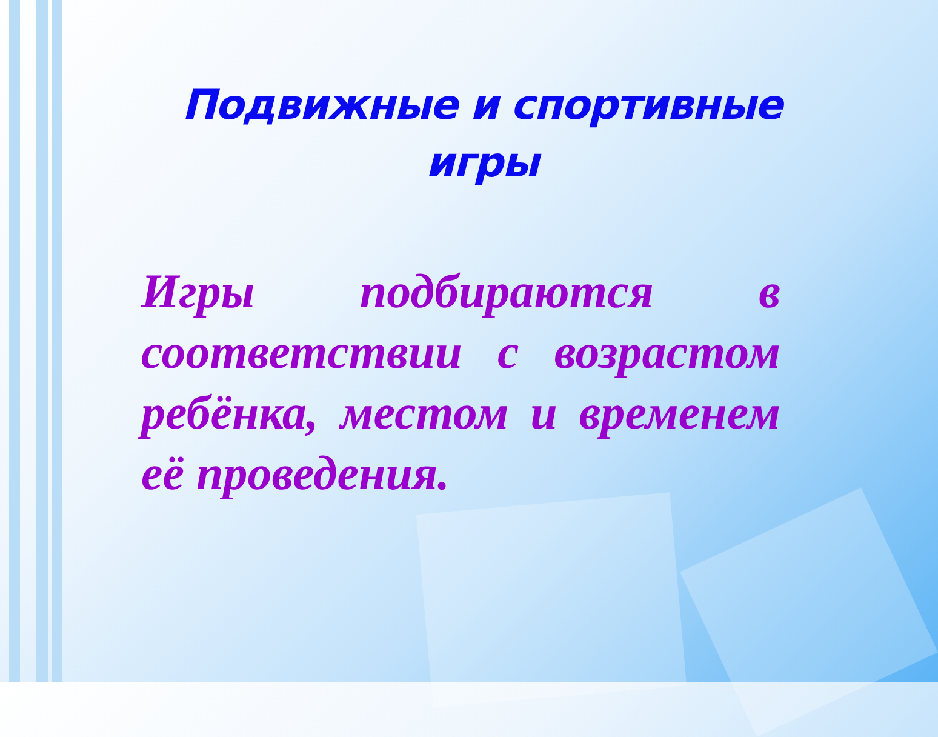Подвижные и спортивные игры
Игры подбираются в соответствии с возрастом ребёнка, местом и временем её проведения.